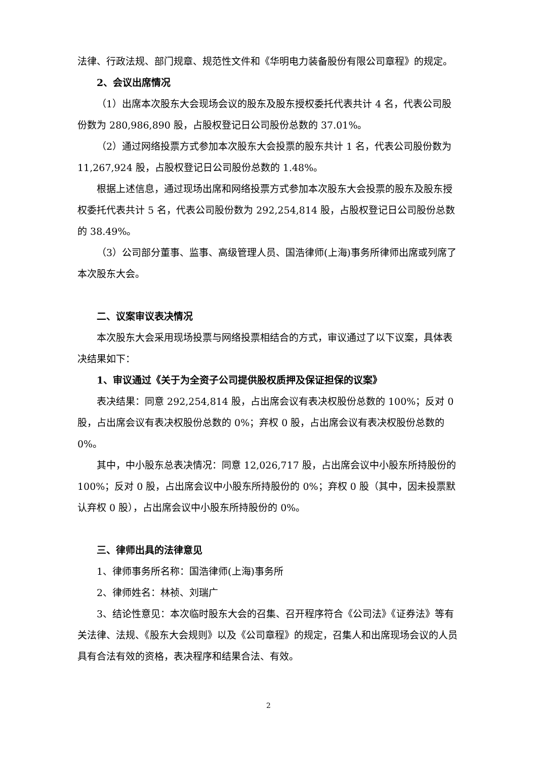法律、行政法规、部门规章、规范性文件和《华明电力装备股份有限公司章程》的规定。
2、会议出席情况
（1）出席本次股东大会现场会议的股东及股东授权委托代表共计 4 名，代表公司股份数为 280,986,890 股，占股权登记日公司股份总数的 37.01%。
（2）通过网络投票方式参加本次股东大会投票的股东共计 1 名，代表公司股份数为 11,267,924 股，占股权登记日公司股份总数的 1.48%。
根据上述信息，通过现场出席和网络投票方式参加本次股东大会投票的股东及股东授权委托代表共计 5 名，代表公司股份数为 292,254,814 股，占股权登记日公司股份总数的 38.49%。
（3）公司部分董事、监事、高级管理人员、国浩律师(上海)事务所律师出席或列席了本次股东大会。
二、议案审议表决情况
本次股东大会采用现场投票与网络投票相结合的方式，审议通过了以下议案，具体表决结果如下：
1、审议通过《关于为全资子公司提供股权质押及保证担保的议案》
表决结果：同意 292,254,814 股，占出席会议有表决权股份总数的 100%；反对 0 股，占出席会议有表决权股份总数的 0%；弃权 0 股，占出席会议有表决权股份总数的 0%。
其中，中小股东总表决情况：同意 12,026,717 股，占出席会议中小股东所持股份的 100%；反对 0 股，占出席会议中小股东所持股份的 0%；弃权 0 股（其中，因未投票默认弃权 0 股），占出席会议中小股东所持股份的 0%。
三、律师出具的法律意见
1、律师事务所名称：国浩律师(上海)事务所
2、律师姓名：林祯、刘瑞广
3、结论性意见：本次临时股东大会的召集、召开程序符合《公司法》《证券法》等有关法律、法规、《股东大会规则》以及《公司章程》的规定，召集人和出席现场会议的人员具有合法有效的资格，表决程序和结果合法、有效。
2